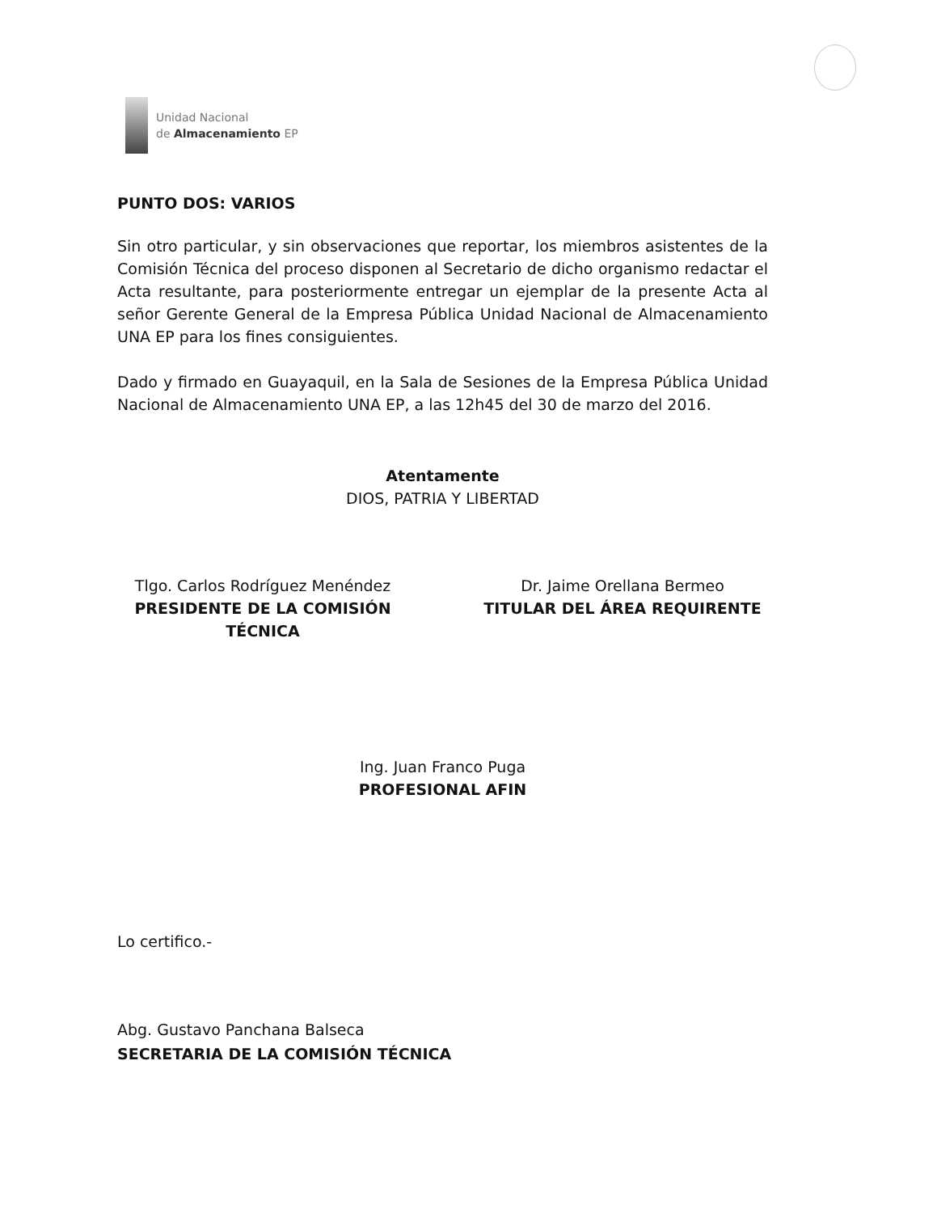Unidad Nacional
de Almacenamiento EP
PUNTO DOS: VARIOS
Sin otro particular, y sin observaciones que reportar, los miembros asistentes de la Comisión Técnica del proceso disponen al Secretario de dicho organismo redactar el Acta resultante, para posteriormente entregar un ejemplar de la presente Acta al señor Gerente General de la Empresa Pública Unidad Nacional de Almacenamiento UNA EP para los fines consiguientes.
Dado y firmado en Guayaquil, en la Sala de Sesiones de la Empresa Pública Unidad Nacional de Almacenamiento UNA EP, a las 12h45 del 30 de marzo del 2016.
Atentamente
DIOS, PATRIA Y LIBERTAD
Tlgo. Carlos Rodríguez Menéndez
PRESIDENTE DE LA COMISIÓN TÉCNICA
Dr. Jaime Orellana Bermeo
TITULAR DEL ÁREA REQUIRENTE
Ing. Juan Franco Puga
PROFESIONAL AFIN
Lo certifico.-
Abg. Gustavo Panchana Balseca
SECRETARIA DE LA COMISIÓN TÉCNICA